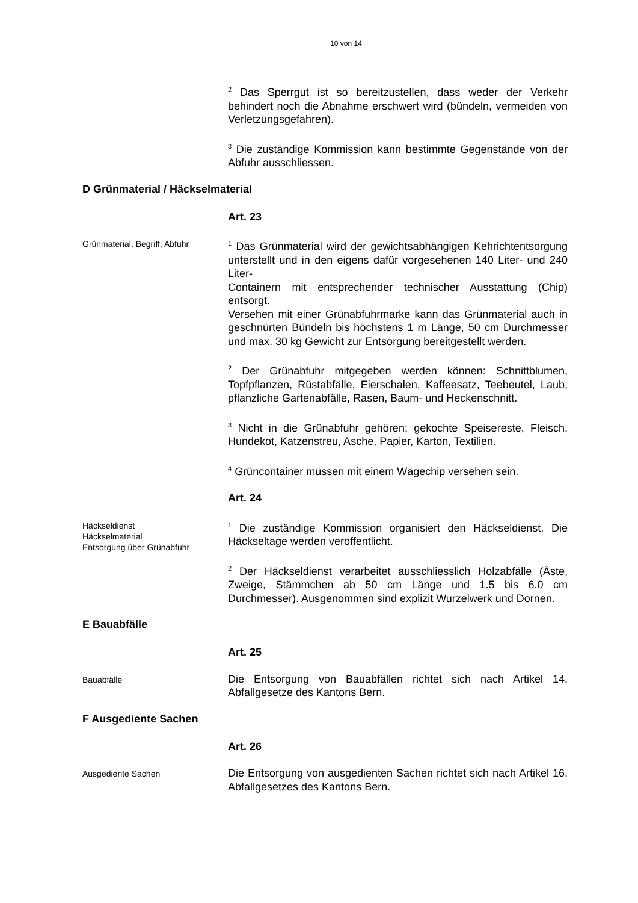10 von 14
<sup>2</sup> Das Sperrgut ist so bereitzustellen, dass weder der Verkehr behindert noch die Abnahme erschwert wird (bündeln, vermeiden von Verletzungsgefahren).
<sup>3</sup> Die zuständige Kommission kann bestimmte Gegenstände von der Abfuhr ausschliessen.
D Grünmaterial / Häckselmaterial
Art. 23
Grünmaterial, Begriff, Abfuhr
<sup>1</sup> Das Grünmaterial wird der gewichtsabhängigen Kehrichtentsorgung unterstellt und in den eigens dafür vorgesehenen 140 Liter- und 240 Liter-
Containern mit entsprechender technischer Ausstattung (Chip) entsorgt.
Versehen mit einer Grünabfuhrmarke kann das Grünmaterial auch in geschnürten Bündeln bis höchstens 1 m Länge, 50 cm Durchmesser und max. 30 kg Gewicht zur Entsorgung bereitgestellt werden.
<sup>2</sup> Der Grünabfuhr mitgegeben werden können: Schnittblumen, Topfpflanzen, Rüstabfälle, Eierschalen, Kaffeesatz, Teebeutel, Laub, pflanzliche Gartenabfälle, Rasen, Baum- und Heckenschnitt.
<sup>3</sup> Nicht in die Grünabfuhr gehören: gekochte Speisereste, Fleisch, Hundekot, Katzenstreu, Asche, Papier, Karton, Textilien.
<sup>4</sup> Grüncontainer müssen mit einem Wägechip versehen sein.
Art. 24
Häckseldienst
Häckselmaterial
Entsorgung über Grünabfuhr
<sup>1</sup> Die zuständige Kommission organisiert den Häckseldienst. Die Häckseltage werden veröffentlicht.
<sup>2</sup> Der Häckseldienst verarbeitet ausschliesslich Holzabfälle (Äste, Zweige, Stämmchen ab 50 cm Länge und 1.5 bis 6.0 cm Durchmesser). Ausgenommen sind explizit Wurzelwerk und Dornen.
E Bauabfälle
Art. 25
Bauabfälle
Die Entsorgung von Bauabfällen richtet sich nach Artikel 14, Abfallgesetze des Kantons Bern.
F Ausgediente Sachen
Art. 26
Ausgediente Sachen
Die Entsorgung von ausgedienten Sachen richtet sich nach Artikel 16, Abfallgesetzes des Kantons Bern.